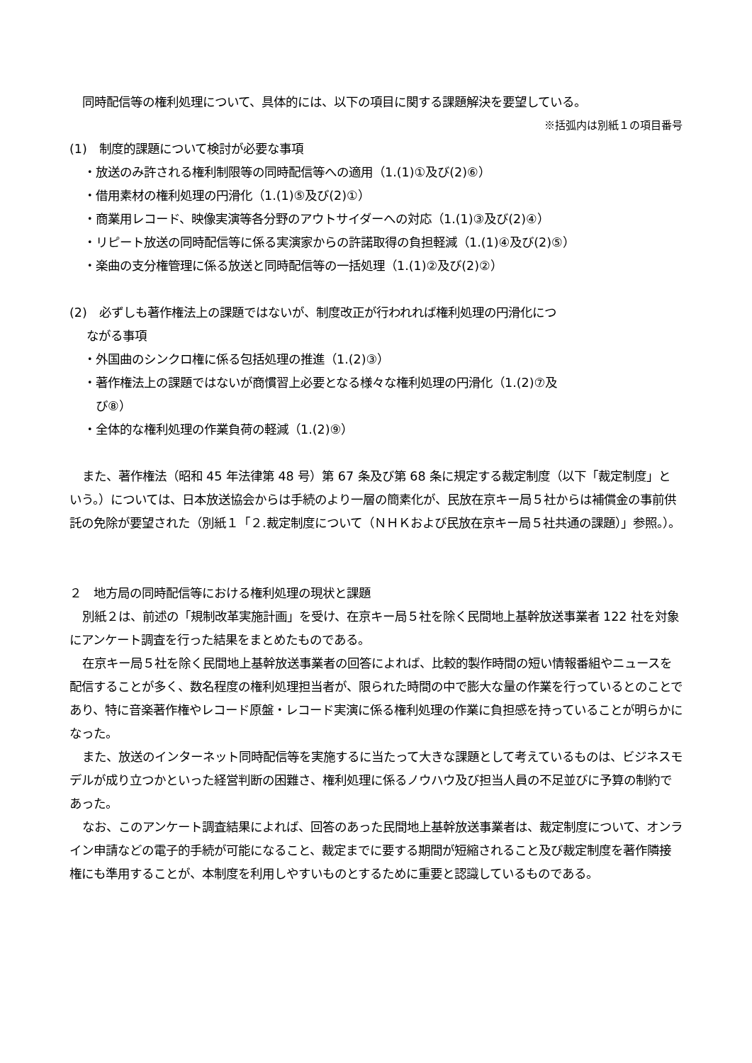同時配信等の権利処理について、具体的には、以下の項目に関する課題解決を要望している。
※括弧内は別紙１の項目番号
(1)　制度的課題について検討が必要な事項
・放送のみ許される権利制限等の同時配信等への適用（1.(1)①及び(2)⑥）
・借用素材の権利処理の円滑化（1.(1)⑤及び(2)①）
・商業用レコード、映像実演等各分野のアウトサイダーへの対応（1.(1)③及び(2)④）
・リピート放送の同時配信等に係る実演家からの許諾取得の負担軽減（1.(1)④及び(2)⑤）
・楽曲の支分権管理に係る放送と同時配信等の一括処理（1.(1)②及び(2)②）
(2)　必ずしも著作権法上の課題ではないが、制度改正が行われれば権利処理の円滑化につ
ながる事項
・外国曲のシンクロ権に係る包括処理の推進（1.(2)③）
・著作権法上の課題ではないが商慣習上必要となる様々な権利処理の円滑化（1.(2)⑦及
　び⑧）
・全体的な権利処理の作業負荷の軽減（1.(2)⑨）
また、著作権法（昭和 45 年法律第 48 号）第 67 条及び第 68 条に規定する裁定制度（以下「裁定制度」という。）については、日本放送協会からは手続のより一層の簡素化が、民放在京キー局５社からは補償金の事前供託の免除が要望された（別紙１「２.裁定制度について（ＮＨＫおよび民放在京キー局５社共通の課題）」参照。）。
２　地方局の同時配信等における権利処理の現状と課題
別紙２は、前述の「規制改革実施計画」を受け、在京キー局５社を除く民間地上基幹放送事業者 122 社を対象にアンケート調査を行った結果をまとめたものである。
在京キー局５社を除く民間地上基幹放送事業者の回答によれば、比較的製作時間の短い情報番組やニュースを配信することが多く、数名程度の権利処理担当者が、限られた時間の中で膨大な量の作業を行っているとのことであり、特に音楽著作権やレコード原盤・レコード実演に係る権利処理の作業に負担感を持っていることが明らかになった。
また、放送のインターネット同時配信等を実施するに当たって大きな課題として考えているものは、ビジネスモデルが成り立つかといった経営判断の困難さ、権利処理に係るノウハウ及び担当人員の不足並びに予算の制約であった。
なお、このアンケート調査結果によれば、回答のあった民間地上基幹放送事業者は、裁定制度について、オンライン申請などの電子的手続が可能になること、裁定までに要する期間が短縮されること及び裁定制度を著作隣接権にも準用することが、本制度を利用しやすいものとするために重要と認識しているものである。